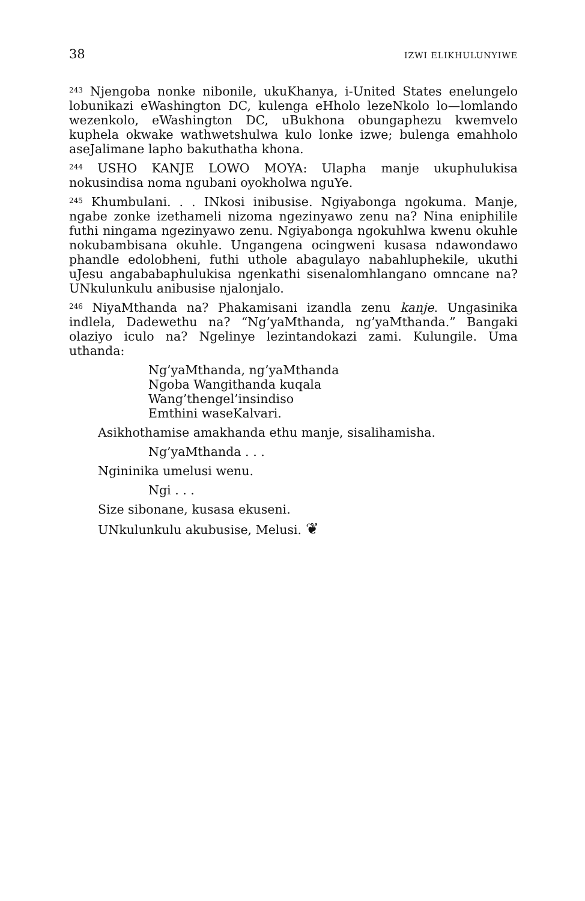38 IZWI ELIKHULUNYIWE
<sup>243</sup> Njengoba nonke nibonile, ukuKhanya, i-United States enelungelo lobunikazi eWashington DC, kulenga eHholo lezeNkolo lo—lomlando wezenkolo, eWashington DC, uBukhona obungaphezu kwemvelo kuphela okwake wathwetshulwa kulo lonke izwe; bulenga emahholo aseJalimane lapho bakuthatha khona.
<sup>244</sup> USHO KANJE LOWO MOYA: Ulapha manje ukuphulukisa nokusindisa noma ngubani oyokholwa nguYe.
<sup>245</sup> Khumbulani. . . INkosi inibusise. Ngiyabonga ngokuma. Manje, ngabe zonke izethameli nizoma ngezinyawo zenu na? Nina eniphilile futhi ningama ngezinyawo zenu. Ngiyabonga ngokuhlwa kwenu okuhle nokubambisana okuhle. Ungangena ocingweni kusasa ndawondawo phandle edolobheni, futhi uthole abagulayo nabahluphekile, ukuthi uJesu angababaphulukisa ngenkathi sisenalomhlangano omncane na? UNkulunkulu anibusise njalonjalo.
<sup>246</sup> NiyaMthanda na? Phakamisani izandla zenu kanje. Ungasinika indlela, Dadewethu na? “Ng’yaMthanda, ng’yaMthanda.” Bangaki olaziyo iculo na? Ngelinye lezintandokazi zami. Kulungile. Uma uthanda:
Ng’yaMthanda, ng’yaMthanda
Ngoba Wangithanda kuqala
Wang’thengel’insindiso
Emthini waseKalvari.
Asikhothamise amakhanda ethu manje, sisalihamisha.
Ng’yaMthanda . . .
Ngininika umelusi wenu.
Ngi . . .
Size sibonane, kusasa ekuseni.
UNkulunkulu akubusise, Melusi. ❦